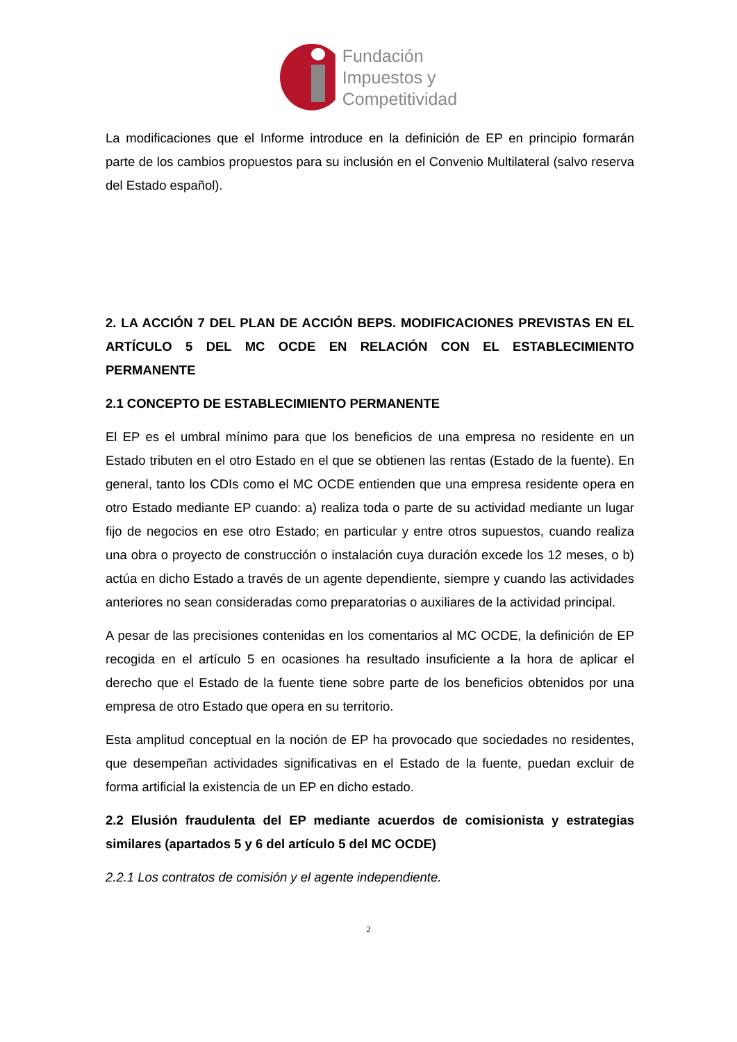Fundación
Impuestos y
Competitividad
La modificaciones que el Informe introduce en la definición de EP en principio formarán parte de los cambios propuestos para su inclusión en el Convenio Multilateral (salvo reserva del Estado español).
2. LA ACCIÓN 7 DEL PLAN DE ACCIÓN BEPS. MODIFICACIONES PREVISTAS EN EL ARTÍCULO 5 DEL MC OCDE EN RELACIÓN CON EL ESTABLECIMIENTO PERMANENTE
2.1 CONCEPTO DE ESTABLECIMIENTO PERMANENTE
El EP es el umbral mínimo para que los beneficios de una empresa no residente en un Estado tributen en el otro Estado en el que se obtienen las rentas (Estado de la fuente). En general, tanto los CDIs como el MC OCDE entienden que una empresa residente opera en otro Estado mediante EP cuando: a) realiza toda o parte de su actividad mediante un lugar fijo de negocios en ese otro Estado; en particular y entre otros supuestos, cuando realiza una obra o proyecto de construcción o instalación cuya duración excede los 12 meses, o b) actúa en dicho Estado a través de un agente dependiente, siempre y cuando las actividades anteriores no sean consideradas como preparatorias o auxiliares de la actividad principal.
A pesar de las precisiones contenidas en los comentarios al MC OCDE, la definición de EP recogida en el artículo 5 en ocasiones ha resultado insuficiente a la hora de aplicar el derecho que el Estado de la fuente tiene sobre parte de los beneficios obtenidos por una empresa de otro Estado que opera en su territorio.
Esta amplitud conceptual en la noción de EP ha provocado que sociedades no residentes, que desempeñan actividades significativas en el Estado de la fuente, puedan excluir de forma artificial la existencia de un EP en dicho estado.
2.2 Elusión fraudulenta del EP mediante acuerdos de comisionista y estrategias similares (apartados 5 y 6 del artículo 5 del MC OCDE)
2.2.1 Los contratos de comisión y el agente independiente.
2